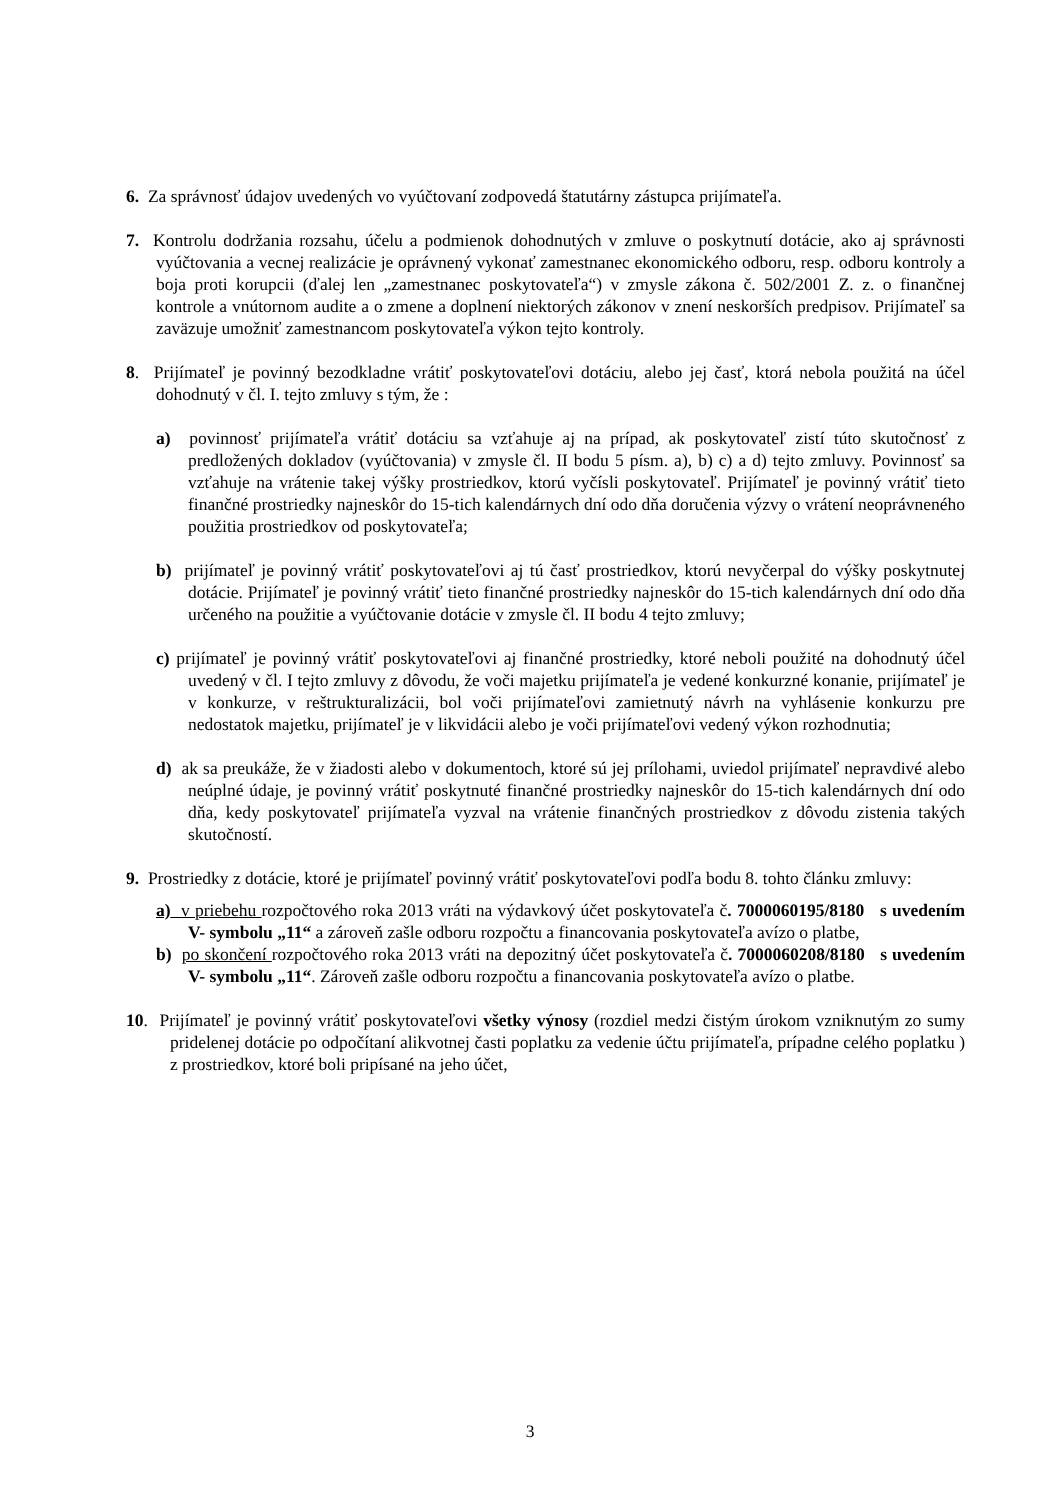6. Za správnosť údajov uvedených vo vyúčtovaní zodpovedá štatutárny zástupca prijímateľa.
7. Kontrolu dodržania rozsahu, účelu a podmienok dohodnutých v zmluve o poskytnutí dotácie, ako aj správnosti vyúčtovania a vecnej realizácie je oprávnený vykonať zamestnanec ekonomického odboru, resp. odboru kontroly a boja proti korupcii (ďalej len „zamestnanec poskytovateľa“) v zmysle zákona č. 502/2001 Z. z. o finančnej kontrole a vnútornom audite a o zmene a doplnení niektorých zákonov v znení neskorších predpisov. Prijímateľ sa zaväzuje umožniť zamestnancom poskytovateľa výkon tejto kontroly.
8. Prijímateľ je povinný bezodkladne vrátiť poskytovateľovi dotáciu, alebo jej časť, ktorá nebola použitá na účel dohodnutý v čl. I. tejto zmluvy s tým, že :
a) povinnosť prijímateľa vrátiť dotáciu sa vzťahuje aj na prípad, ak poskytovateľ zistí túto skutočnosť z predložených dokladov (vyúčtovania) v zmysle čl. II bodu 5 písm. a), b) c) a d) tejto zmluvy. Povinnosť sa vzťahuje na vrátenie takej výšky prostriedkov, ktorú vyčísli poskytovateľ. Prijímateľ je povinný vrátiť tieto finančné prostriedky najneskôr do 15-tich kalendárnych dní odo dňa doručenia výzvy o vrátení neoprávneného použitia prostriedkov od poskytovateľa;
b) prijímateľ je povinný vrátiť poskytovateľovi aj tú časť prostriedkov, ktorú nevyčerpal do výšky poskytnutej dotácie. Prijímateľ je povinný vrátiť tieto finančné prostriedky najneskôr do 15-tich kalendárnych dní odo dňa určeného na použitie a vyúčtovanie dotácie v zmysle čl. II bodu 4 tejto zmluvy;
c) prijímateľ je povinný vrátiť poskytovateľovi aj finančné prostriedky, ktoré neboli použité na dohodnutý účel uvedený v čl. I tejto zmluvy z dôvodu, že voči majetku prijímateľa je vedené konkurzné konanie, prijímateľ je v konkurze, v reštrukturalizácii, bol voči prijímateľovi zamietnutý návrh na vyhlásenie konkurzu pre nedostatok majetku, prijímateľ je v likvidácii alebo je voči prijímateľovi vedený výkon rozhodnutia;
d) ak sa preukáže, že v žiadosti alebo v dokumentoch, ktoré sú jej prílohami, uviedol prijímateľ nepravdivé alebo neúplné údaje, je povinný vrátiť poskytnuté finančné prostriedky najneskôr do 15-tich kalendárnych dní odo dňa, kedy poskytovateľ prijímateľa vyzval na vrátenie finančných prostriedkov z dôvodu zistenia takých skutočností.
9. Prostriedky z dotácie, ktoré je prijímateľ povinný vrátiť poskytovateľovi podľa bodu 8. tohto článku zmluvy:
a) v priebehu rozpočtového roka 2013 vráti na výdavkový účet poskytovateľa č. 7000060195/8180 s uvedením V- symbolu „11“ a zároveň zašle odboru rozpočtu a financovania poskytovateľa avízo o platbe,
b) po skončení rozpočtového roka 2013 vráti na depozitný účet poskytovateľa č. 7000060208/8180 s uvedením V- symbolu „11“. Zároveň zašle odboru rozpočtu a financovania poskytovateľa avízo o platbe.
10. Prijímateľ je povinný vrátiť poskytovateľovi všetky výnosy (rozdiel medzi čistým úrokom vzniknutým zo sumy pridelenej dotácie po odpočítaní alikvotnej časti poplatku za vedenie účtu prijímateľa, prípadne celého poplatku ) z prostriedkov, ktoré boli pripísané na jeho účet,
3